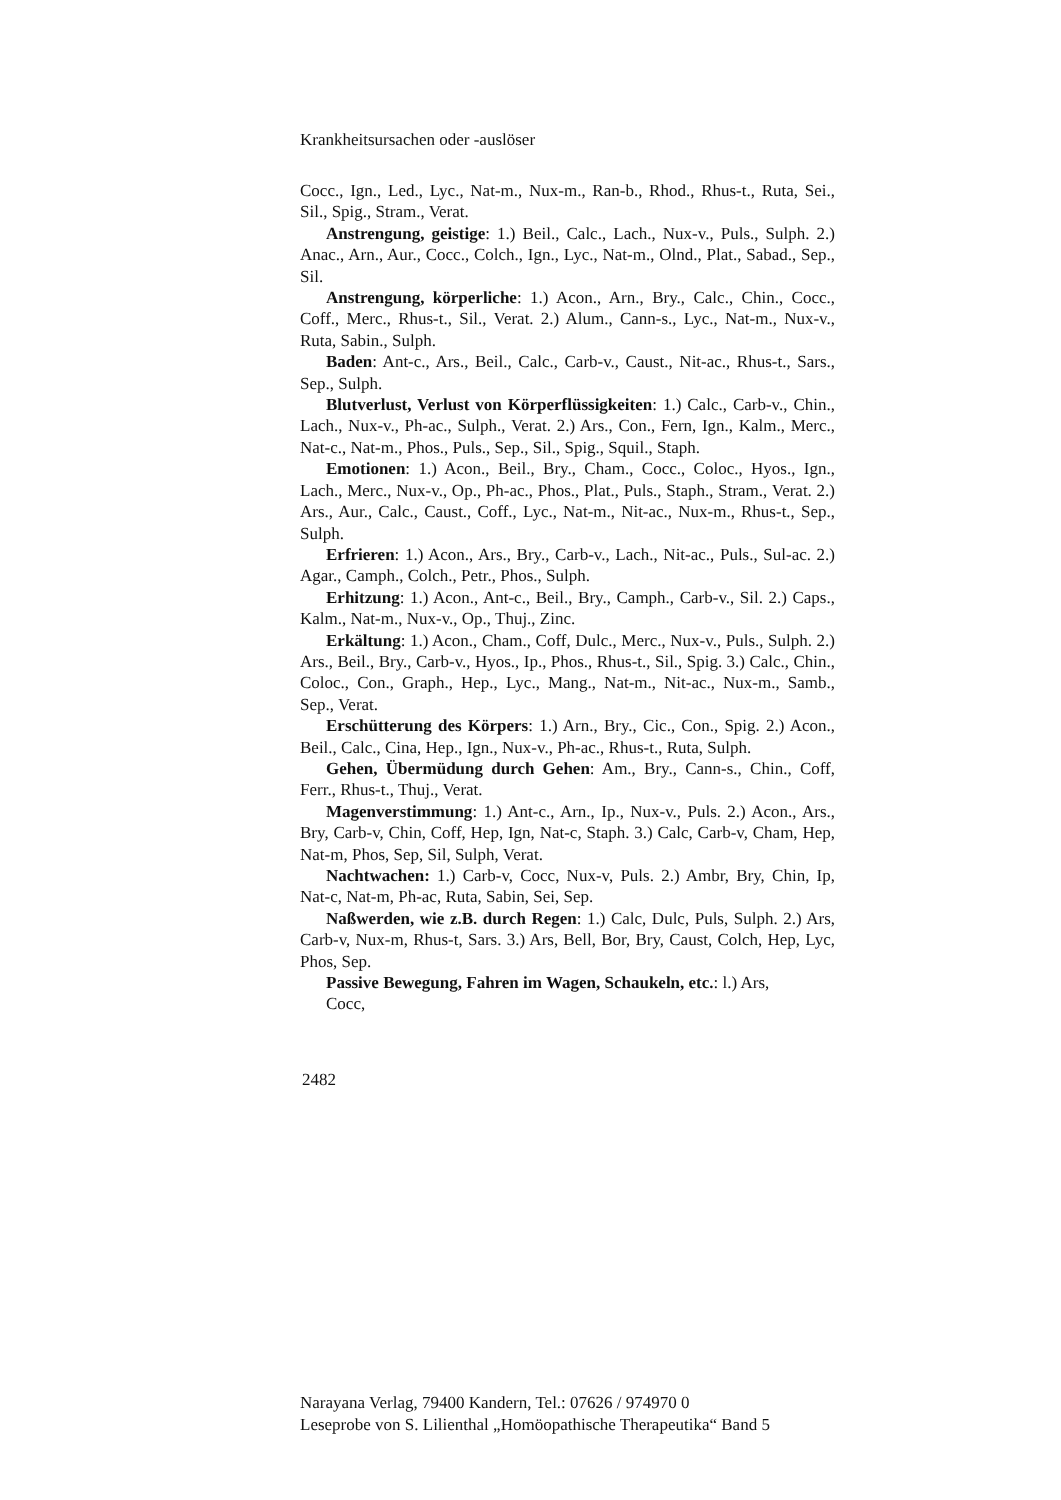Krankheitsursachen oder -auslöser
Cocc., Ign., Led., Lyc., Nat-m., Nux-m., Ran-b., Rhod., Rhus-t., Ruta, Sei., Sil., Spig., Stram., Verat.
Anstrengung, geistige: 1.) Beil., Calc., Lach., Nux-v., Puls., Sulph. 2.) Anac., Arn., Aur., Cocc., Colch., Ign., Lyc., Nat-m., Olnd., Plat., Sabad., Sep., Sil.
Anstrengung, körperliche: 1.) Acon., Arn., Bry., Calc., Chin., Cocc., Coff., Merc., Rhus-t., Sil., Verat. 2.) Alum., Cann-s., Lyc., Nat-m., Nux-v., Ruta, Sabin., Sulph.
Baden: Ant-c., Ars., Beil., Calc., Carb-v., Caust., Nit-ac., Rhus-t., Sars., Sep., Sulph.
Blutverlust, Verlust von Körperflüssigkeiten: 1.) Calc., Carb-v., Chin., Lach., Nux-v., Ph-ac., Sulph., Verat. 2.) Ars., Con., Fern, Ign., Kalm., Merc., Nat-c., Nat-m., Phos., Puls., Sep., Sil., Spig., Squil., Staph.
Emotionen: 1.) Acon., Beil., Bry., Cham., Cocc., Coloc., Hyos., Ign., Lach., Merc., Nux-v., Op., Ph-ac., Phos., Plat., Puls., Staph., Stram., Verat. 2.) Ars., Aur., Calc., Caust., Coff., Lyc., Nat-m., Nit-ac., Nux-m., Rhus-t., Sep., Sulph.
Erfrieren: 1.) Acon., Ars., Bry., Carb-v., Lach., Nit-ac., Puls., Sul-ac. 2.) Agar., Camph., Colch., Petr., Phos., Sulph.
Erhitzung: 1.) Acon., Ant-c., Beil., Bry., Camph., Carb-v., Sil. 2.) Caps., Kalm., Nat-m., Nux-v., Op., Thuj., Zinc.
Erkältung: 1.) Acon., Cham., Coff, Dulc., Merc., Nux-v., Puls., Sulph. 2.) Ars., Beil., Bry., Carb-v., Hyos., Ip., Phos., Rhus-t., Sil., Spig. 3.) Calc., Chin., Coloc., Con., Graph., Hep., Lyc., Mang., Nat-m., Nit-ac., Nux-m., Samb., Sep., Verat.
Erschütterung des Körpers: 1.) Arn., Bry., Cic., Con., Spig. 2.) Acon., Beil., Calc., Cina, Hep., Ign., Nux-v., Ph-ac., Rhus-t., Ruta, Sulph.
Gehen, Übermüdung durch Gehen: Am., Bry., Cann-s., Chin., Coff, Ferr., Rhus-t., Thuj., Verat.
Magenverstimmung: 1.) Ant-c., Arn., Ip., Nux-v., Puls. 2.) Acon., Ars., Bry, Carb-v, Chin, Coff, Hep, Ign, Nat-c, Staph. 3.) Calc, Carb-v, Cham, Hep, Nat-m, Phos, Sep, Sil, Sulph, Verat.
Nachtwachen: 1.) Carb-v, Cocc, Nux-v, Puls. 2.) Ambr, Bry, Chin, Ip, Nat-c, Nat-m, Ph-ac, Ruta, Sabin, Sei, Sep.
Naßwerden, wie z.B. durch Regen: 1.) Calc, Dulc, Puls, Sulph. 2.) Ars, Carb-v, Nux-m, Rhus-t, Sars. 3.) Ars, Bell, Bor, Bry, Caust, Colch, Hep, Lyc, Phos, Sep.
Passive Bewegung, Fahren im Wagen, Schaukeln, etc.: l.) Ars,
Cocc,
2482
Narayana Verlag, 79400 Kandern, Tel.: 07626 / 974970 0
Leseprobe von S. Lilienthal „Homöopathische Therapeutika“ Band 5